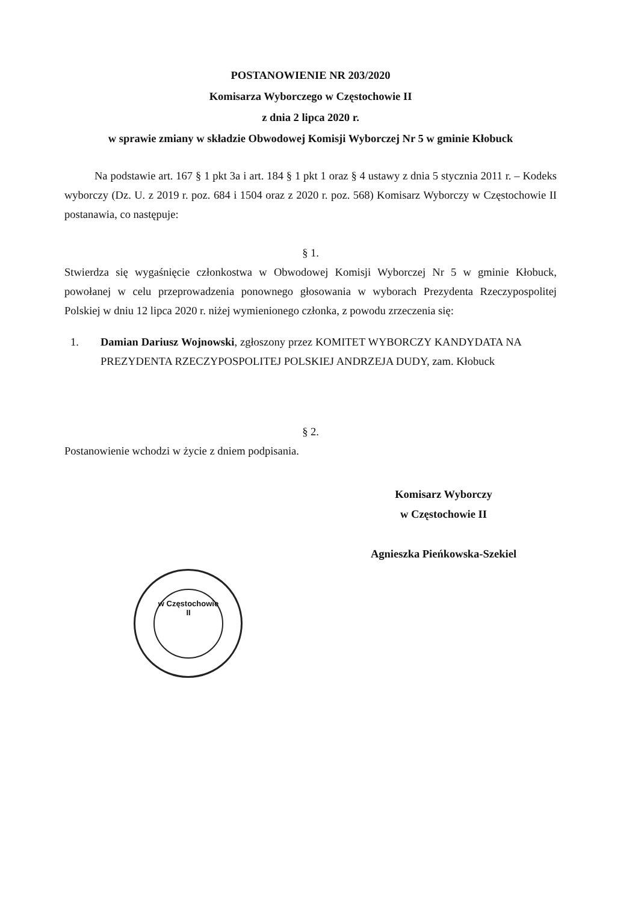POSTANOWIENIE NR 203/2020
Komisarza Wyborczego w Częstochowie II
z dnia 2 lipca 2020 r.
w sprawie zmiany w składzie Obwodowej Komisji Wyborczej Nr 5 w gminie Kłobuck
Na podstawie art. 167 § 1 pkt 3a i art. 184 § 1 pkt 1 oraz § 4 ustawy z dnia 5 stycznia 2011 r. – Kodeks wyborczy (Dz. U. z 2019 r. poz. 684 i 1504 oraz z 2020 r. poz. 568) Komisarz Wyborczy w Częstochowie II postanawia, co następuje:
§ 1.
Stwierdza się wygaśnięcie członkostwa w Obwodowej Komisji Wyborczej Nr 5 w gminie Kłobuck, powołanej w celu przeprowadzenia ponownego głosowania w wyborach Prezydenta Rzeczypospolitej Polskiej w dniu 12 lipca 2020 r. niżej wymienionego członka, z powodu zrzeczenia się:
1. Damian Dariusz Wojnowski, zgłoszony przez KOMITET WYBORCZY KANDYDATA NA PREZYDENTA RZECZYPOSPOLITEJ POLSKIEJ ANDRZEJA DUDY, zam. Kłobuck
§ 2.
Postanowienie wchodzi w życie z dniem podpisania.
Komisarz Wyborczy
w Częstochowie II
Agnieszka Pieńkowska-Szekiel
w Częstochowie
II